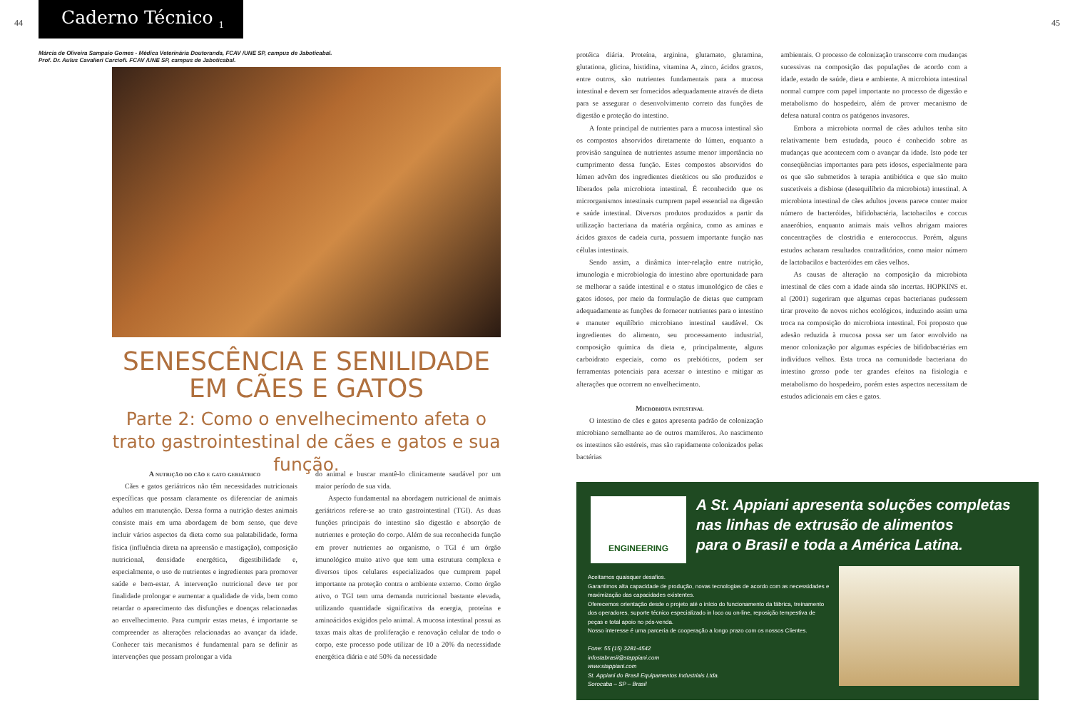44
Caderno Técnico <sub>1</sub>
Márcia de Oliveira Sampaio Gomes - Médica Veterinária Doutoranda, FCAV /UNE SP, campus de Jaboticabal.
Prof. Dr. Aulus Cavalieri Carciofi. FCAV /UNE SP, campus de Jaboticabal.
SENESCÊNCIA E SENILIDADE
EM CÃES E GATOS
Parte 2: Como o envelhecimento afeta o trato gastrointestinal de cães e gatos e sua função.
A nutrição do cão e gato geriátrico
Cães e gatos geriátricos não têm necessidades nutricionais específicas que possam claramente os diferenciar de animais adultos em manutenção. Dessa forma a nutrição destes animais consiste mais em uma abordagem de bom senso, que deve incluir vários aspectos da dieta como sua palatabilidade, forma física (influência direta na apreensão e mastigação), composição nutricional, densidade energética, digestibilidade e, especialmente, o uso de nutrientes e ingredientes para promover saúde e bem-estar. A intervenção nutricional deve ter por finalidade prolongar e aumentar a qualidade de vida, bem como retardar o aparecimento das disfunções e doenças relacionadas ao envelhecimento. Para cumprir estas metas, é importante se compreender as alterações relacionadas ao avançar da idade. Conhecer tais mecanismos é fundamental para se definir as intervenções que possam prolongar a vida
do animal e buscar mantê-lo clinicamente saudável por um maior período de sua vida.
Aspecto fundamental na abordagem nutricional de animais geriátricos refere-se ao trato gastrointestinal (TGI). As duas funções principais do intestino são digestão e absorção de nutrientes e proteção do corpo. Além de sua reconhecida função em prover nutrientes ao organismo, o TGI é um órgão imunológico muito ativo que tem uma estrutura complexa e diversos tipos celulares especializados que cumprem papel importante na proteção contra o ambiente externo. Como órgão ativo, o TGI tem uma demanda nutricional bastante elevada, utilizando quantidade significativa da energia, proteína e aminoácidos exigidos pelo animal. A mucosa intestinal possui as taxas mais altas de proliferação e renovação celular de todo o corpo, este processo pode utilizar de 10 a 20% da necessidade energética diária e até 50% da necessidade
45
protéica diária. Proteína, arginina, glutamato, glutamina, glutationa, glicina, histidina, vitamina A, zinco, ácidos graxos, entre outros, são nutrientes fundamentais para a mucosa intestinal e devem ser fornecidos adequadamente através de dieta para se assegurar o desenvolvimento correto das funções de digestão e proteção do intestino.
A fonte principal de nutrientes para a mucosa intestinal são os compostos absorvidos diretamente do lúmen, enquanto a provisão sanguínea de nutrientes assume menor importância no cumprimento dessa função. Estes compostos absorvidos do lúmen advêm dos ingredientes dietéticos ou são produzidos e liberados pela microbiota intestinal. É reconhecido que os microrganismos intestinais cumprem papel essencial na digestão e saúde intestinal. Diversos produtos produzidos a partir da utilização bacteriana da matéria orgânica, como as aminas e ácidos graxos de cadeia curta, possuem importante função nas células intestinais.
Sendo assim, a dinâmica inter-relação entre nutrição, imunologia e microbiologia do intestino abre oportunidade para se melhorar a saúde intestinal e o status imunológico de cães e gatos idosos, por meio da formulação de dietas que cumpram adequadamente as funções de fornecer nutrientes para o intestino e manuter equilíbrio microbiano intestinal saudável. Os ingredientes do alimento, seu processamento industrial, composição química da dieta e, principalmente, alguns carboidrato especiais, como os prebióticos, podem ser ferramentas potenciais para acessar o intestino e mitigar as alterações que ocorrem no envelhecimento.
Microbiota intestinal
O intestino de cães e gatos apresenta padrão de colonização microbiano semelhante ao de outros mamíferos. Ao nascimento os intestinos são estéreis, mas são rapidamente colonizados pelas bactérias
ambientais. O processo de colonização transcorre com mudanças sucessivas na composição das populações de acordo com a idade, estado de saúde, dieta e ambiente. A microbiota intestinal normal cumpre com papel importante no processo de digestão e metabolismo do hospedeiro, além de prover mecanismo de defesa natural contra os patógenos invasores.
Embora a microbiota normal de cães adultos tenha sito relativamente bem estudada, pouco é conhecido sobre as mudanças que acontecem com o avançar da idade. Isto pode ter conseqüências importantes para pets idosos, especialmente para os que são submetidos à terapia antibiótica e que são muito suscetíveis a disbiose (desequilíbrio da microbiota) intestinal. A microbiota intestinal de cães adultos jovens parece conter maior número de bacteróides, bifidobactéria, lactobacilos e coccus anaeróbios, enquanto animais mais velhos abrigam maiores concentrações de clostridia e enterococcus. Porém, alguns estudos acharam resultados contraditórios, como maior número de lactobacilos e bacteróides em cães velhos.
As causas de alteração na composição da microbiota intestinal de cães com a idade ainda são incertas. HOPKINS et. al (2001) sugeriram que algumas cepas bacterianas pudessem tirar proveito de novos nichos ecológicos, induzindo assim uma troca na composição do microbiota intestinal. Foi proposto que adesão reduzida à mucosa possa ser um fator envolvido na menor colonização por algumas espécies de bifidobactérias em indivíduos velhos. Esta troca na comunidade bacteriana do intestino grosso pode ter grandes efeitos na fisiologia e metabolismo do hospedeiro, porém estes aspectos necessitam de estudos adicionais em cães e gatos.
ENGINEERING
A St. Appiani apresenta soluções completas
nas linhas de extrusão de alimentos
para o Brasil e toda a América Latina.
Aceitamos quaisquer desafios.
Garantimos alta capacidade de produção, novas tecnologias de acordo com as necessidades e maximização das capacidades existentes.
Oferecemos orientação desde o projeto até o início do funcionamento da fábrica, treinamento dos operadores, suporte técnico especializado in loco ou on-line, reposição tempestiva de peças e total apoio no pós-venda.
Nosso interesse é uma parceria de cooperação a longo prazo com os nossos Clientes.
Fone: 55 (15) 3281-4542
infostabrasil@stappiani.com
www.stappiani.com
St. Appiani do Brasil Equipamentos Industriais Ltda.
Sorocaba – SP – Brasil